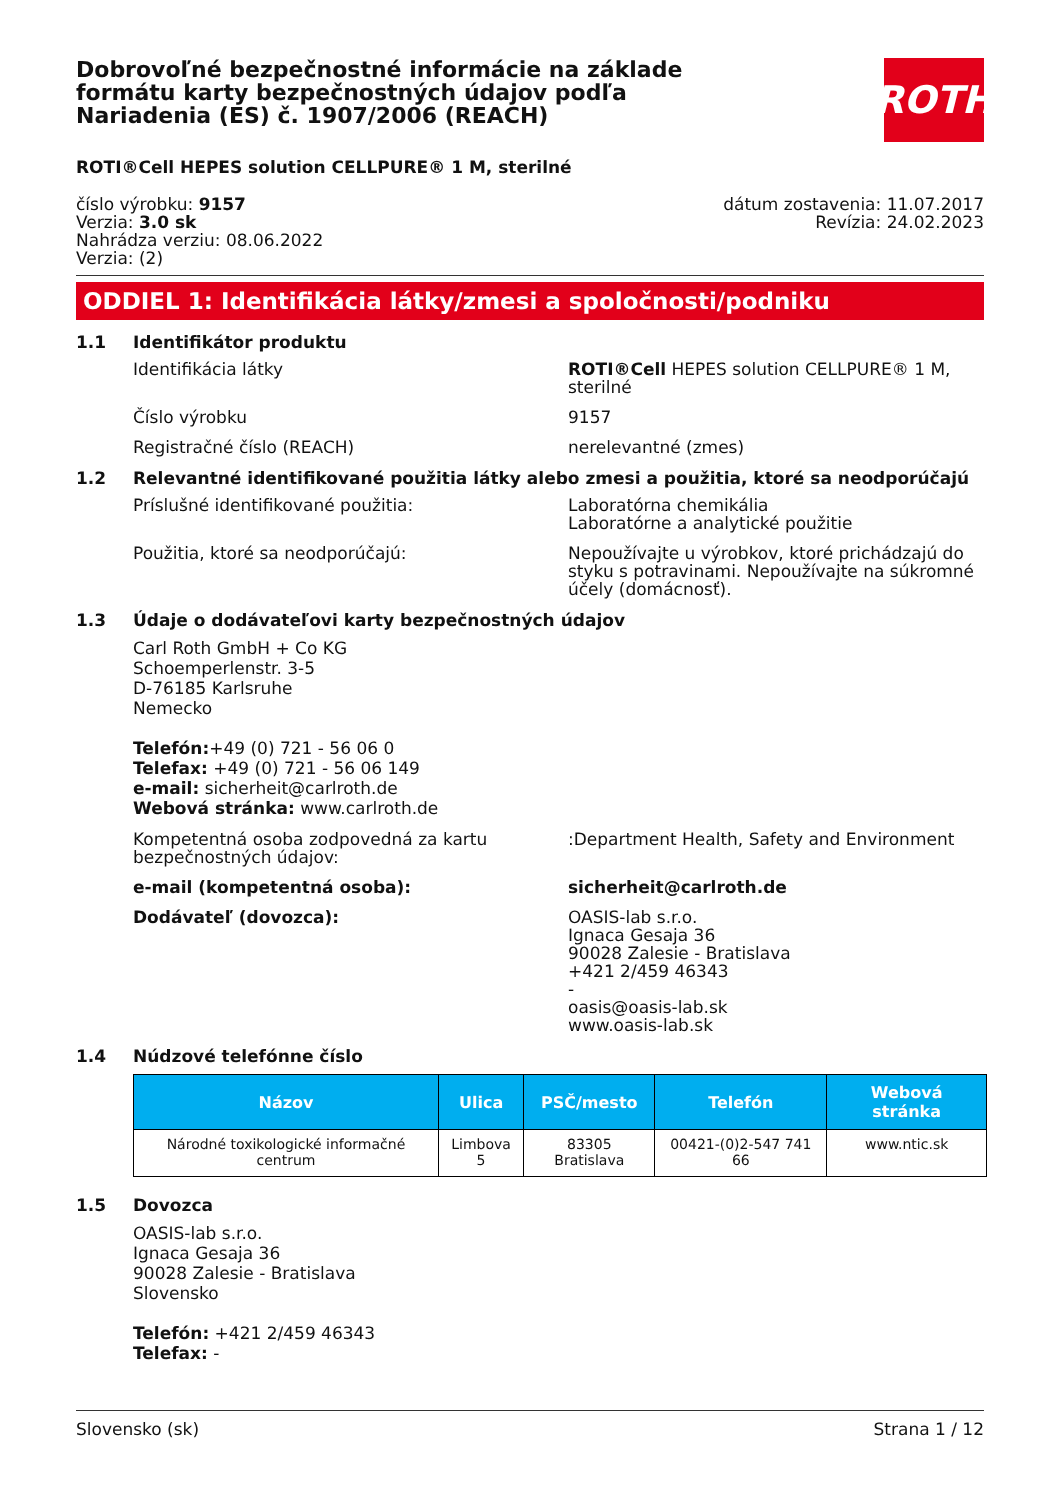Dobrovoľné bezpečnostné informácie na základe formátu karty bezpečnostných údajov podľa Nariadenia (ES) č. 1907/2006 (REACH)
ROTH
ROTI®Cell HEPES solution CELLPURE® 1 M, sterilné
číslo výrobku: 9157
Verzia: 3.0 sk
Nahrádza verziu: 08.06.2022
Verzia: (2)
dátum zostavenia: 11.07.2017
Revízia: 24.02.2023
ODDIEL 1: Identifikácia látky/zmesi a spoločnosti/podniku
1.1 Identifikátor produktu
Identifikácia látky ROTI®Cell HEPES solution CELLPURE® 1 M, sterilné
Číslo výrobku 9157
Registračné číslo (REACH) nerelevantné (zmes)
1.2 Relevantné identifikované použitia látky alebo zmesi a použitia, ktoré sa neodporúčajú
Príslušné identifikované použitia: Laboratórna chemikália
Laboratórne a analytické použitie
Použitia, ktoré sa neodporúčajú: Nepoužívajte u výrobkov, ktoré prichádzajú do styku s potravinami. Nepoužívajte na súkromné účely (domácnosť).
1.3 Údaje o dodávateľovi karty bezpečnostných údajov
Carl Roth GmbH + Co KG
Schoemperlenstr. 3-5
D-76185 Karlsruhe
Nemecko
Telefón:+49 (0) 721 - 56 06 0
Telefax: +49 (0) 721 - 56 06 149
e-mail: sicherheit@carlroth.de
Webová stránka: www.carlroth.de
Kompetentná osoba zodpovedná za kartu bezpečnostných údajov:
:Department Health, Safety and Environment
e-mail (kompetentná osoba): sicherheit@carlroth.de
Dodávateľ (dovozca): OASIS-lab s.r.o.
Ignaca Gesaja 36
90028 Zalesie - Bratislava
+421 2/459 46343
-
oasis@oasis-lab.sk
www.oasis-lab.sk
1.4 Núdzové telefónne číslo
| Názov | Ulica | PSČ/mesto | Telefón | Webová stránka |
| --- | --- | --- | --- | --- |
| Národné toxikologické informačné centrum | Limbova 5 | 83305 Bratislava | 00421-(0)2-547 741 66 | www.ntic.sk |
1.5 Dovozca
OASIS-lab s.r.o.
Ignaca Gesaja 36
90028 Zalesie - Bratislava
Slovensko
Telefón: +421 2/459 46343
Telefax: -
Slovensko (sk) Strana 1 / 12